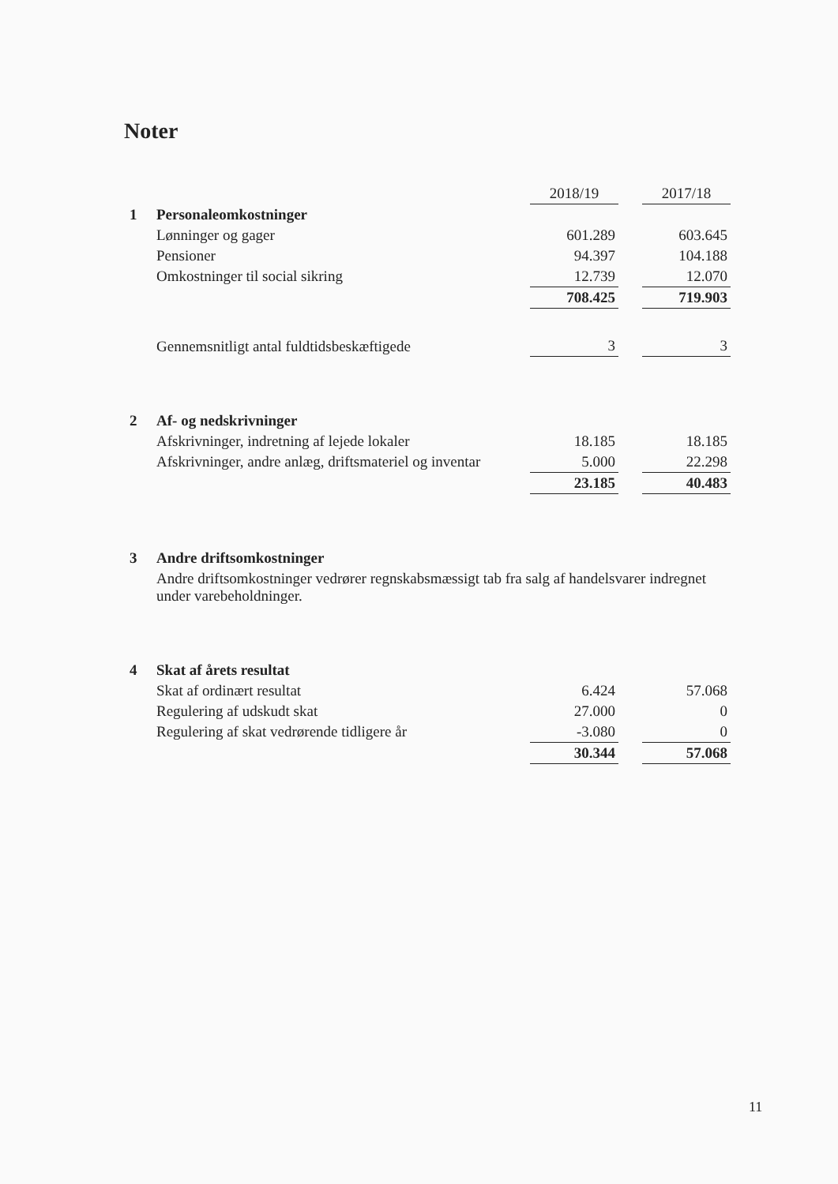Noter
| | | 2018/19 | | 2017/18 |
| --- | --- | --- | --- | --- |
| 1 | Personaleomkostninger | | | |
| | Lønninger og gager | 601.289 | | 603.645 |
| | Pensioner | 94.397 | | 104.188 |
| | Omkostninger til social sikring | 12.739 | | 12.070 |
| | | 708.425 | | 719.903 |
| | Gennemsnitligt antal fuldtidsbeskæftigede | 3 | | 3 |
| 2 | Af- og nedskrivninger | | | |
| | Afskrivninger, indretning af lejede lokaler | 18.185 | | 18.185 |
| | Afskrivninger, andre anlæg, driftsmateriel og inventar | 5.000 | | 22.298 |
| | | 23.185 | | 40.483 |
| 3 | Andre driftsomkostninger | | | |
| | Andre driftsomkostninger vedrører regnskabsmæssigt tab fra salg af handelsvarer indregnet under varebeholdninger. | | | |
| 4 | Skat af årets resultat | | | |
| | Skat af ordinært resultat | 6.424 | | 57.068 |
| | Regulering af udskudt skat | 27.000 | | 0 |
| | Regulering af skat vedrørende tidligere år | -3.080 | | 0 |
| | | 30.344 | | 57.068 |
11